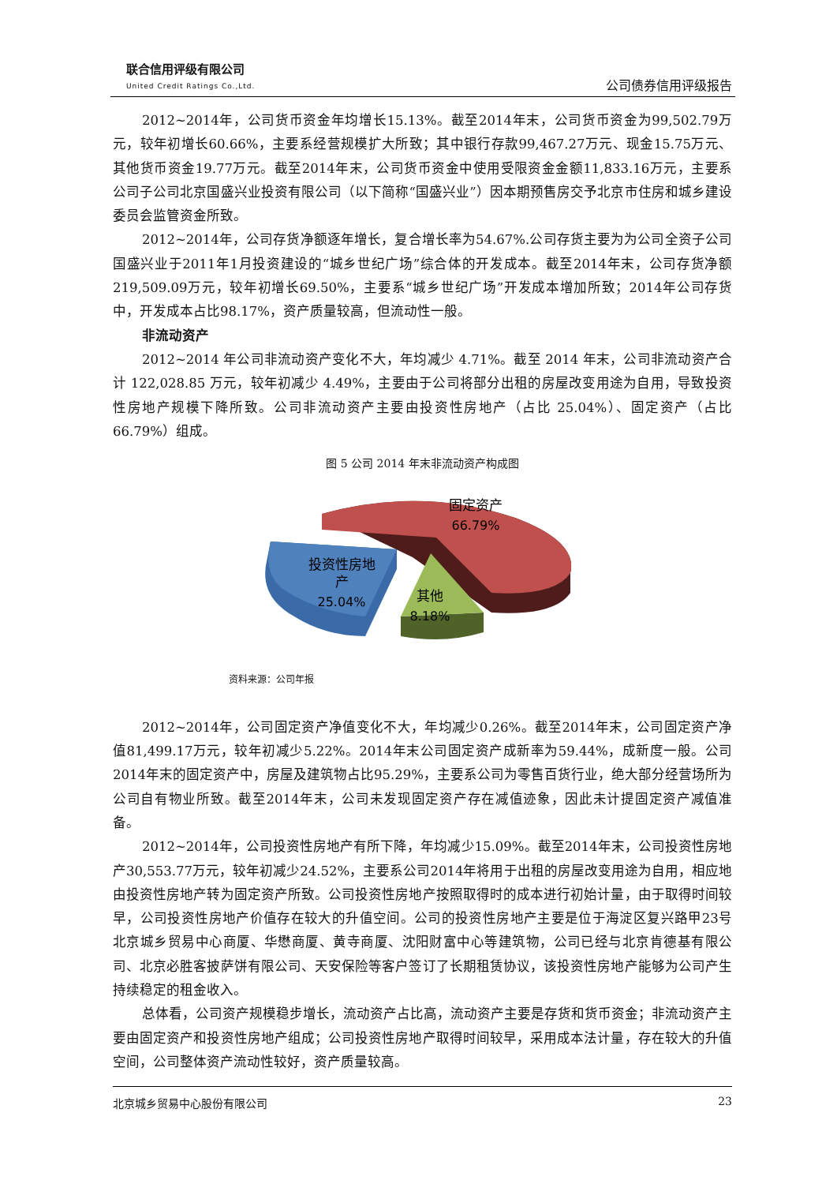联合信用评级有限公司
United Credit Ratings Co.,Ltd.
公司债券信用评级报告
2012~2014年，公司货币资金年均增长15.13%。截至2014年末，公司货币资金为99,502.79万元，较年初增长60.66%，主要系经营规模扩大所致；其中银行存款99,467.27万元、现金15.75万元、其他货币资金19.77万元。截至2014年末，公司货币资金中使用受限资金金额11,833.16万元，主要系公司子公司北京国盛兴业投资有限公司（以下简称“国盛兴业”）因本期预售房交予北京市住房和城乡建设委员会监管资金所致。
2012~2014年，公司存货净额逐年增长，复合增长率为54.67%.公司存货主要为为公司全资子公司国盛兴业于2011年1月投资建设的“城乡世纪广场”综合体的开发成本。截至2014年末，公司存货净额219,509.09万元，较年初增长69.50%，主要系“城乡世纪广场”开发成本增加所致；2014年公司存货中，开发成本占比98.17%，资产质量较高，但流动性一般。
非流动资产
2012~2014 年公司非流动资产变化不大，年均减少 4.71%。截至 2014 年末，公司非流动资产合计 122,028.85 万元，较年初减少 4.49%，主要由于公司将部分出租的房屋改变用途为自用，导致投资性房地产规模下降所致。公司非流动资产主要由投资性房地产（占比 25.04%）、固定资产（占比 66.79%）组成。
图 5 公司 2014 年末非流动资产构成图
固定资产
66.79%
投资性房地
产
25.04%
其他
8.18%
资料来源：公司年报
2012~2014年，公司固定资产净值变化不大，年均减少0.26%。截至2014年末，公司固定资产净值81,499.17万元，较年初减少5.22%。2014年末公司固定资产成新率为59.44%，成新度一般。公司2014年末的固定资产中，房屋及建筑物占比95.29%，主要系公司为零售百货行业，绝大部分经营场所为公司自有物业所致。截至2014年末，公司未发现固定资产存在减值迹象，因此未计提固定资产减值准备。
2012~2014年，公司投资性房地产有所下降，年均减少15.09%。截至2014年末，公司投资性房地产30,553.77万元，较年初减少24.52%，主要系公司2014年将用于出租的房屋改变用途为自用，相应地由投资性房地产转为固定资产所致。公司投资性房地产按照取得时的成本进行初始计量，由于取得时间较早，公司投资性房地产价值存在较大的升值空间。公司的投资性房地产主要是位于海淀区复兴路甲23号北京城乡贸易中心商厦、华懋商厦、黄寺商厦、沈阳财富中心等建筑物，公司已经与北京肯德基有限公司、北京必胜客披萨饼有限公司、天安保险等客户签订了长期租赁协议，该投资性房地产能够为公司产生持续稳定的租金收入。
总体看，公司资产规模稳步增长，流动资产占比高，流动资产主要是存货和货币资金；非流动资产主要由固定资产和投资性房地产组成；公司投资性房地产取得时间较早，采用成本法计量，存在较大的升值空间，公司整体资产流动性较好，资产质量较高。
北京城乡贸易中心股份有限公司 23